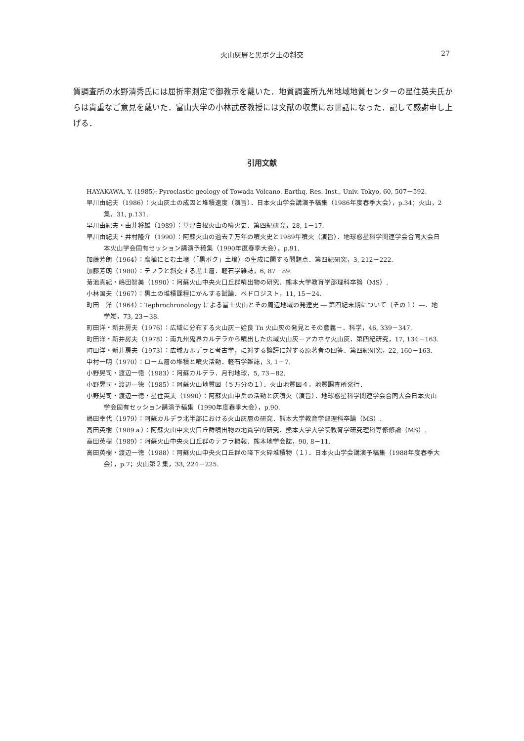火山灰層と黒ボク土の斜交
27
質調査所の水野清秀氏には屈折率測定で御教示を戴いた．地質調査所九州地域地質センターの星住英夫氏からは貴重なご意見を戴いた．富山大学の小林武彦教授には文献の収集にお世話になった．記して感謝申し上げる．
引用文献
HAYAKAWA, Y. (1985): Pyroclastic geology of Towada Volcano. Earthq. Res. Inst., Univ. Tokyo, 60, 507－592.
早川由紀夫（1986）：火山灰土の成因と堆積速度（演旨）．日本火山学会講演予稿集（1986年度春季大会），p.34；火山，2集，31, p.131.
早川由紀夫・由井将雄（1989）：草津白根火山の噴火史．第四紀研究，28, 1－17.
早川由紀夫・井村隆介（1990）：阿蘇火山の過去７万年の噴火史と1989年噴火（演旨）．地球惑星科学関連学会合同大会日本火山学会固有セッション講演予稿集（1990年度春季大会），p.91.
加藤芳朗（1964）：腐植にとむ土壌（「黒ボク」土壌）の生成に関する問題点．第四紀研究，3, 212－222.
加藤芳朗（1980）：テフラと斜交する黒土層．軽石学雑誌，6, 87－89.
菊池真紀・嶋田智美（1990）：阿蘇火山中央火口丘群噴出物の研究．熊本大学教育学部理科卒論（MS）.
小林国夫（1967）：黒土の堆積課程にかんする試論．ペドロジスト，11, 15－24.
町田　洋（1964）：Tephrochronology による富士火山とその周辺地域の発達史 ― 第四紀末期について（その１）―．地学雑，73, 23－38.
町田洋・新井房夫（1976）：広域に分布する火山灰－姶良 Tn 火山灰の発見とその意義－．科学，46, 339－347.
町田洋・新井房夫（1978）：南九州鬼界カルデラから噴出した広域火山灰－アカホヤ火山灰．第四紀研究，17, 134－163.
町田洋・新井房夫（1973）：広域カルデラと考古学，に対する論評に対する原著者の回答．第四紀研究，22, 160－163.
中村一明（1970）：ローム層の堆積と噴火活動．軽石学雑誌，3, 1－7.
小野晃司・渡辺一徳（1983）：阿蘇カルデラ．月刊地球，5, 73－82.
小野晃司・渡辺一徳（1985）：阿蘇火山地質図（５万分の１）．火山地質図４，地質調査所発行．
小野晃司・渡辺一徳・星住英夫（1990）：阿蘇火山中岳の活動と灰噴火（演旨）．地球惑星科学関連学会合同大会日本火山学会固有セッション講演予稿集（1990年度春季大会），p.90.
嶋田幸代（1979）：阿蘇カルデラ北半部における火山灰層の研究．熊本大学教育学部理科卒論（MS）.
高田英樹（1989ａ）：阿蘇火山中央火口丘群噴出物の地質学的研究．熊本大学大学院教育学研究理科専修修論（MS）.
高田英樹（1989）：阿蘇火山中央火口丘群のテフラ概報．熊本地学会誌，90, 8－11.
高田英樹・渡辺一徳（1988）：阿蘇火山中央火口丘群の降下火砕堆積物（１）．日本火山学会講演予稿集（1988年度春季大会），p.7；火山第２集，33, 224－225.